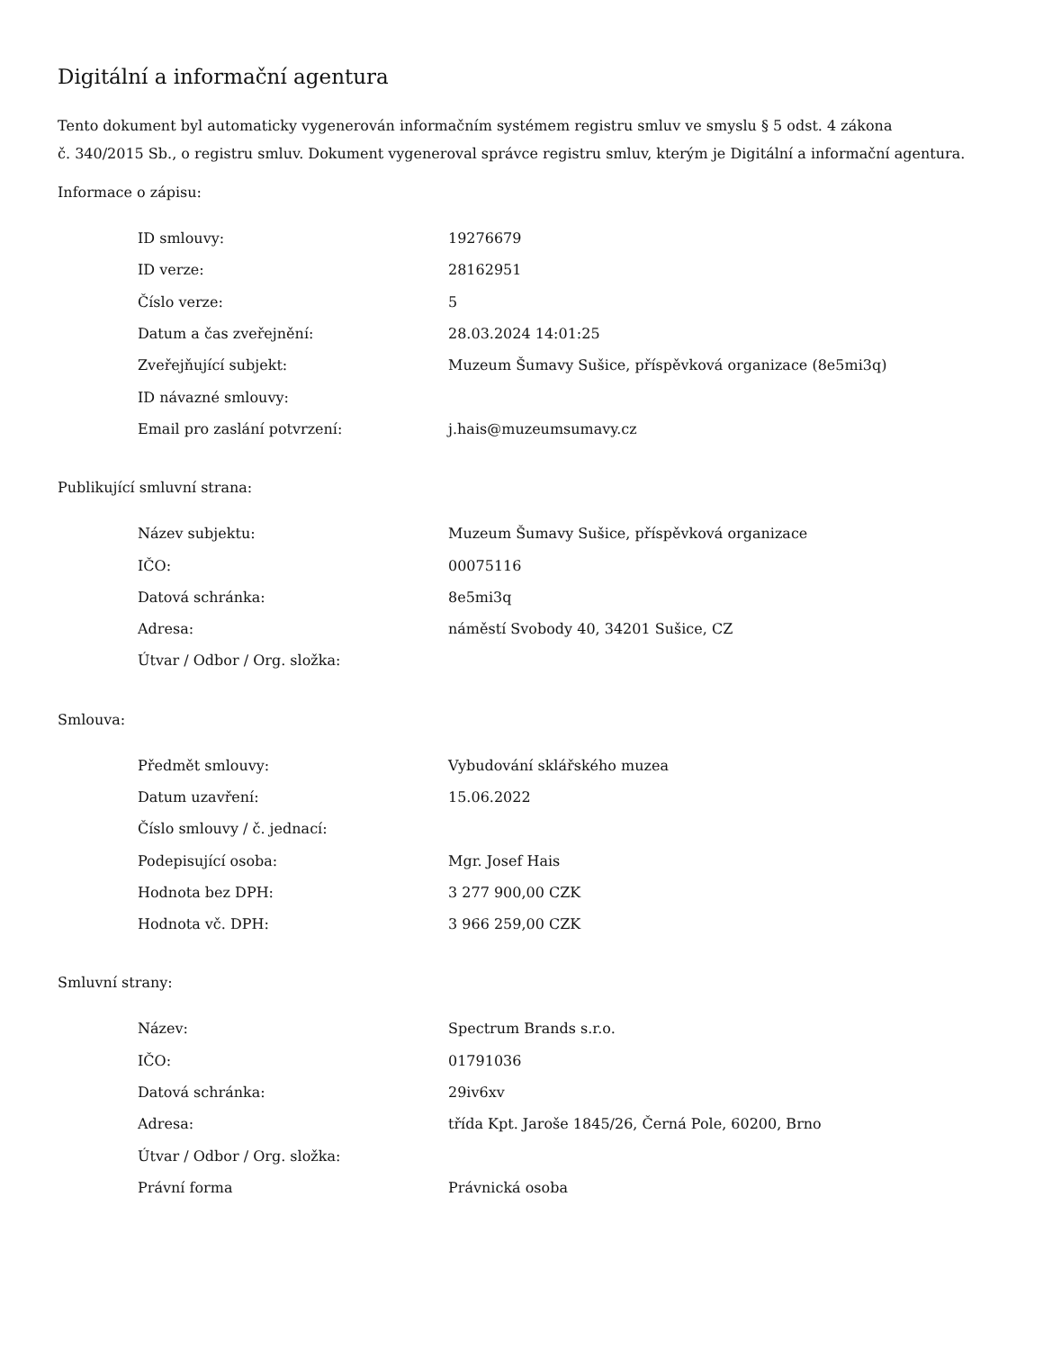Digitální a informační agentura
Tento dokument byl automaticky vygenerován informačním systémem registru smluv ve smyslu § 5 odst. 4 zákona
č. 340/2015 Sb., o registru smluv. Dokument vygeneroval správce registru smluv, kterým je Digitální a informační agentura.
Informace o zápisu:
| ID smlouvy: | 19276679 |
| ID verze: | 28162951 |
| Číslo verze: | 5 |
| Datum a čas zveřejnění: | 28.03.2024 14:01:25 |
| Zveřejňující subjekt: | Muzeum Šumavy Sušice, příspěvková organizace (8e5mi3q) |
| ID návazné smlouvy: | |
| Email pro zaslání potvrzení: | j.hais@muzeumsumavy.cz |
Publikující smluvní strana:
| Název subjektu: | Muzeum Šumavy Sušice, příspěvková organizace |
| IČO: | 00075116 |
| Datová schránka: | 8e5mi3q |
| Adresa: | náměstí Svobody 40, 34201 Sušice, CZ |
| Útvar / Odbor / Org. složka: | |
Smlouva:
| Předmět smlouvy: | Vybudování sklářského muzea |
| Datum uzavření: | 15.06.2022 |
| Číslo smlouvy / č. jednací: | |
| Podepisující osoba: | Mgr. Josef Hais |
| Hodnota bez DPH: | 3 277 900,00 CZK |
| Hodnota vč. DPH: | 3 966 259,00 CZK |
Smluvní strany:
| Název: | Spectrum Brands s.r.o. |
| IČO: | 01791036 |
| Datová schránka: | 29iv6xv |
| Adresa: | třída Kpt. Jaroše 1845/26, Černá Pole, 60200, Brno |
| Útvar / Odbor / Org. složka: | |
| Právní forma | Právnická osoba |